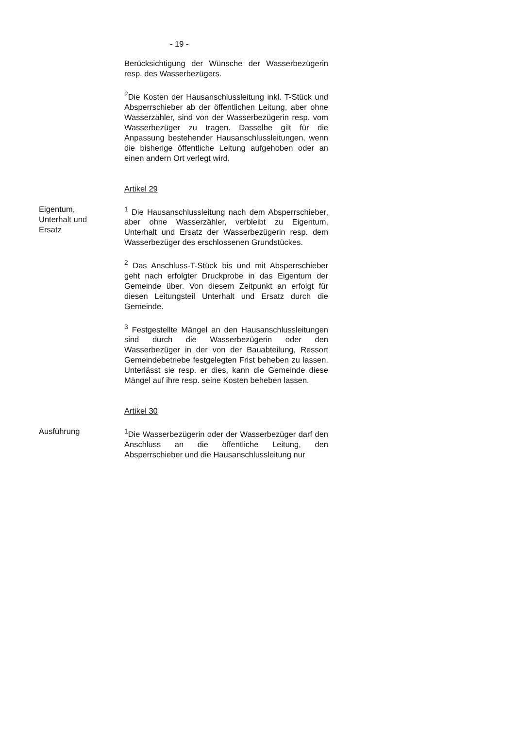- 19 -
Berücksichtigung der Wünsche der Wasserbezügerin resp. des Wasserbezügers.
<sup>2</sup> Die Kosten der Hausanschlussleitung inkl. T-Stück und Absperrschieber ab der öffentlichen Leitung, aber ohne Wasserzähler, sind von der Wasserbezügerin resp. vom Wasserbezüger zu tragen. Dasselbe gilt für die Anpassung bestehender Hausanschlussleitungen, wenn die bisherige öffentliche Leitung aufgehoben oder an einen andern Ort verlegt wird.
Artikel 29
Eigentum,
Unterhalt und
Ersatz
<sup>1</sup> Die Hausanschlussleitung nach dem Absperrschieber, aber ohne Wasserzähler, verbleibt zu Eigentum, Unterhalt und Ersatz der Wasserbezügerin resp. dem Wasserbezüger des erschlossenen Grundstückes.
<sup>2</sup> Das Anschluss-T-Stück bis und mit Absperrschieber geht nach erfolgter Druckprobe in das Eigentum der Gemeinde über. Von diesem Zeitpunkt an erfolgt für diesen Leitungsteil Unterhalt und Ersatz durch die Gemeinde.
<sup>3</sup> Festgestellte Mängel an den Hausanschlussleitungen sind durch die Wasserbezügerin oder den Wasserbezüger in der von der Bauabteilung, Ressort Gemeindebetriebe festgelegten Frist beheben zu lassen. Unterlässt sie resp. er dies, kann die Gemeinde diese Mängel auf ihre resp. seine Kosten beheben lassen.
Artikel 30
Ausführung <sup>1</sup> Die Wasserbezügerin oder der Wasserbezüger darf den Anschluss an die öffentliche Leitung, den Absperrschieber und die Hausanschlussleitung nur